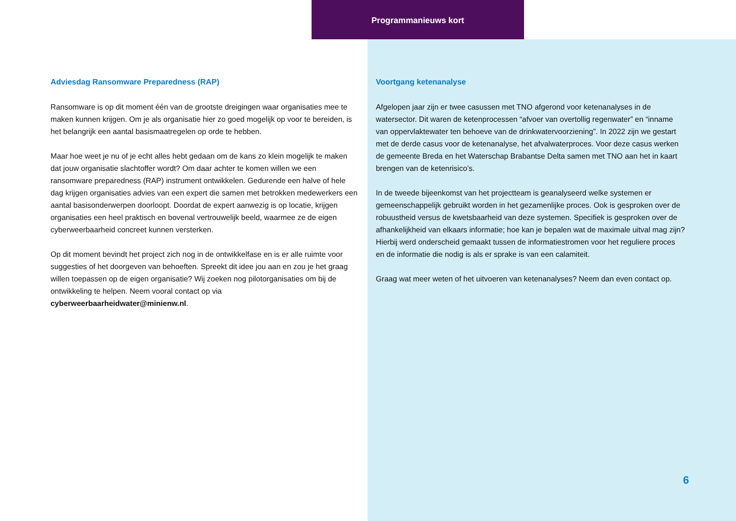Programmanieuws kort
Adviesdag Ransomware Preparedness (RAP)
Ransomware is op dit moment één van de grootste dreigingen waar organisaties mee te maken kunnen krijgen. Om je als organisatie hier zo goed mogelijk op voor te bereiden, is het belangrijk een aantal basismaatregelen op orde te hebben.
Maar hoe weet je nu of je echt alles hebt gedaan om de kans zo klein mogelijk te maken dat jouw organisatie slachtoffer wordt? Om daar achter te komen willen we een ransomware preparedness (RAP) instrument ontwikkelen. Gedurende een halve of hele dag krijgen organisaties advies van een expert die samen met betrokken medewerkers een aantal basisonderwerpen doorloopt. Doordat de expert aanwezig is op locatie, krijgen organisaties een heel praktisch en bovenal vertrouwelijk beeld, waarmee ze de eigen cyberweerbaarheid concreet kunnen versterken.
Op dit moment bevindt het project zich nog in de ontwikkelfase en is er alle ruimte voor suggesties of het doorgeven van behoeften. Spreekt dit idee jou aan en zou je het graag willen toepassen op de eigen organisatie? Wij zoeken nog pilotorganisaties om bij de ontwikkeling te helpen. Neem vooral contact op via cyberweerbaarheidwater@minienw.nl.
Voortgang ketenanalyse
Afgelopen jaar zijn er twee casussen met TNO afgerond voor ketenanalyses in de watersector. Dit waren de ketenprocessen “afvoer van overtollig regenwater” en “inname van oppervlaktewater ten behoeve van de drinkwatervoorziening”. In 2022 zijn we gestart met de derde casus voor de ketenanalyse, het afvalwaterproces. Voor deze casus werken de gemeente Breda en het Waterschap Brabantse Delta samen met TNO aan het in kaart brengen van de ketenrisico’s.
In de tweede bijeenkomst van het projectteam is geanalyseerd welke systemen er gemeenschappelijk gebruikt worden in het gezamenlijke proces. Ook is gesproken over de robuustheid versus de kwetsbaarheid van deze systemen. Specifiek is gesproken over de afhankelijkheid van elkaars informatie; hoe kan je bepalen wat de maximale uitval mag zijn? Hierbij werd onderscheid gemaakt tussen de informatiestromen voor het reguliere proces en de informatie die nodig is als er sprake is van een calamiteit.
Graag wat meer weten of het uitvoeren van ketenanalyses? Neem dan even contact op.
6